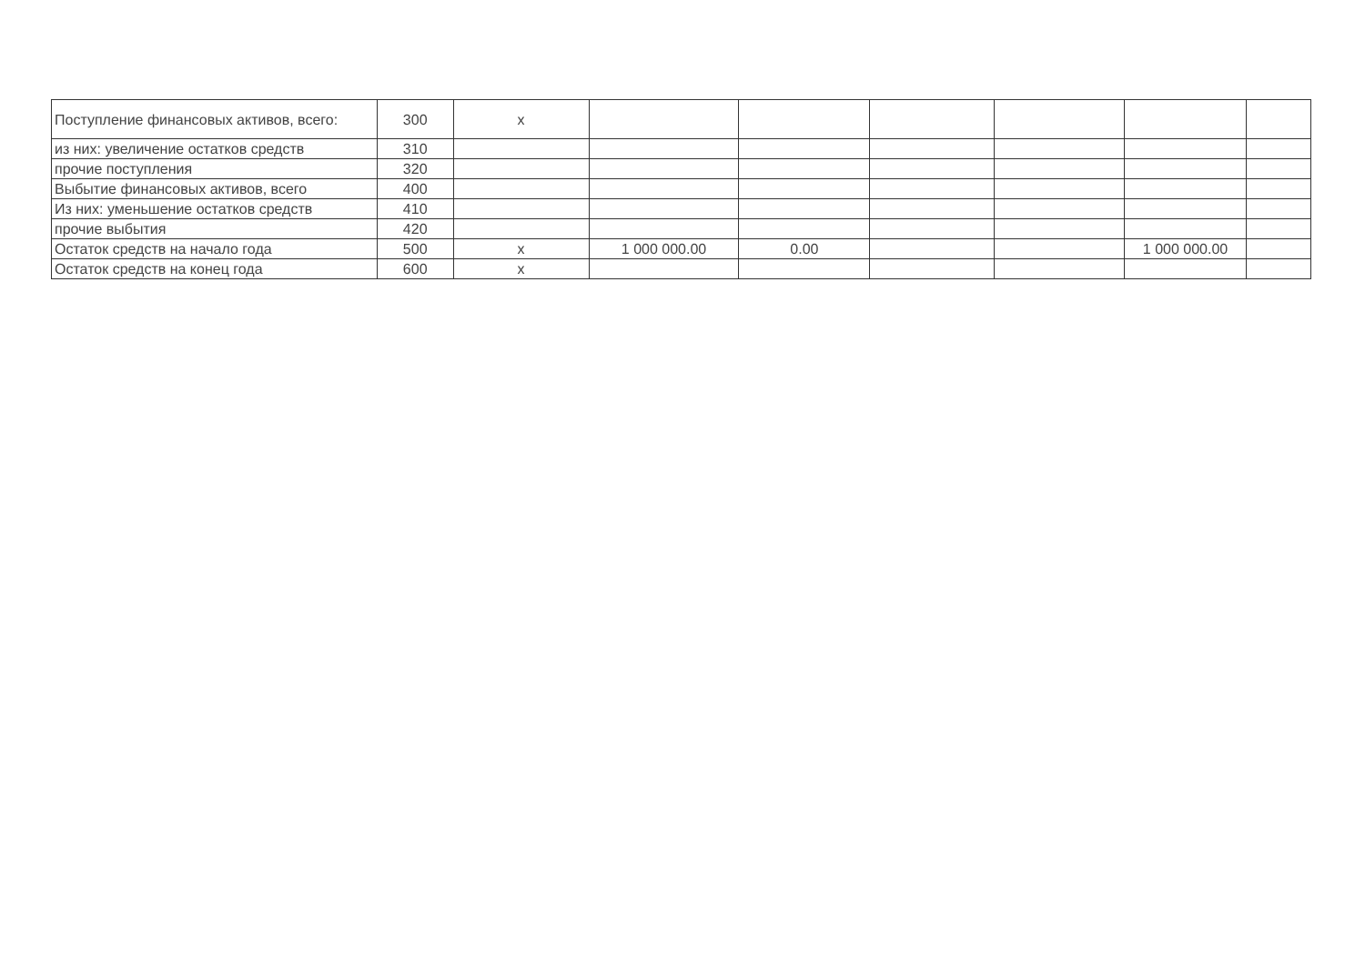| Поступление финансовых активов, всего: | 300 | x | | | | | | |
| из них: увеличение остатков средств | 310 | | | | | | | |
| прочие поступления | 320 | | | | | | | |
| Выбытие финансовых активов, всего | 400 | | | | | | | |
| Из них: уменьшение остатков средств | 410 | | | | | | | |
| прочие выбытия | 420 | | | | | | | |
| Остаток средств на начало года | 500 | x | 1 000 000.00 | 0.00 | | | 1 000 000.00 | |
| Остаток средств на конец года | 600 | x | | | | | | |